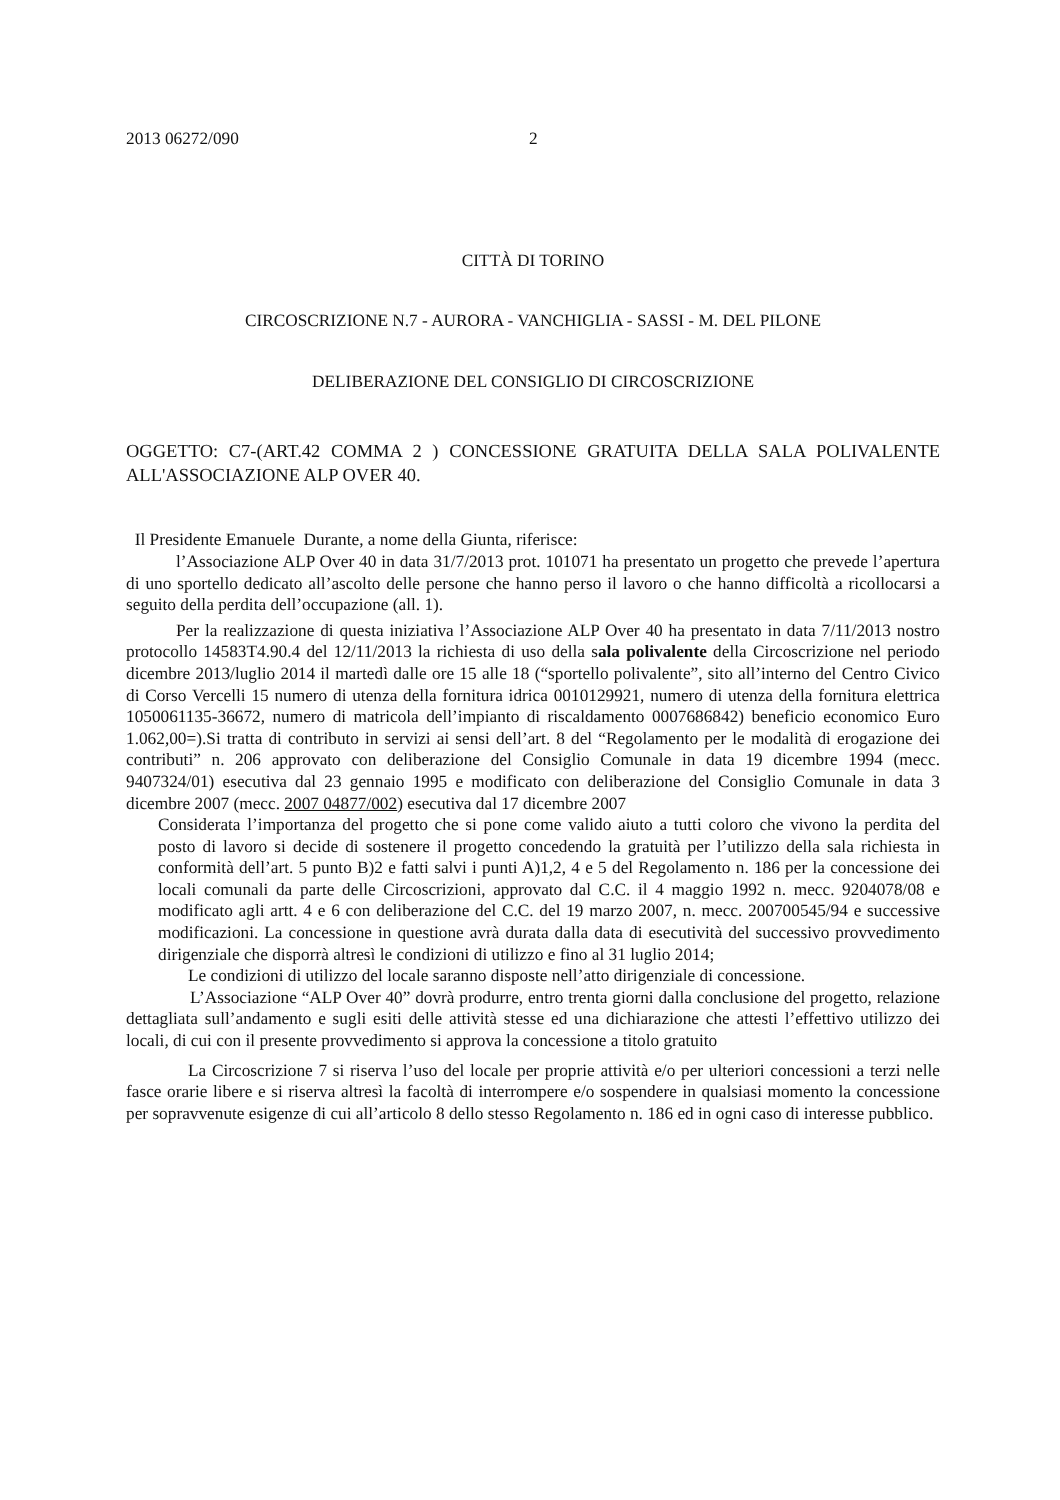2013 06272/090 2
CITTÀ DI TORINO
CIRCOSCRIZIONE N.7 - AURORA - VANCHIGLIA - SASSI - M. DEL PILONE
DELIBERAZIONE DEL CONSIGLIO DI CIRCOSCRIZIONE
OGGETTO: C7-(ART.42 COMMA 2 ) CONCESSIONE GRATUITA DELLA SALA POLIVALENTE ALL'ASSOCIAZIONE ALP OVER 40.
Il Presidente Emanuele Durante, a nome della Giunta, riferisce:
l’Associazione ALP Over 40 in data 31/7/2013 prot. 101071 ha presentato un progetto che prevede l’apertura di uno sportello dedicato all’ascolto delle persone che hanno perso il lavoro o che hanno difficoltà a ricollocarsi a seguito della perdita dell’occupazione (all. 1).
Per la realizzazione di questa iniziativa l’Associazione ALP Over 40 ha presentato in data 7/11/2013 nostro protocollo 14583T4.90.4 del 12/11/2013 la richiesta di uso della sala polivalente della Circoscrizione nel periodo dicembre 2013/luglio 2014 il martedì dalle ore 15 alle 18 (“sportello polivalente”, sito all’interno del Centro Civico di Corso Vercelli 15 numero di utenza della fornitura idrica 0010129921, numero di utenza della fornitura elettrica 1050061135-36672, numero di matricola dell’impianto di riscaldamento 0007686842) beneficio economico Euro 1.062,00=).Si tratta di contributo in servizi ai sensi dell’art. 8 del “Regolamento per le modalità di erogazione dei contributi” n. 206 approvato con deliberazione del Consiglio Comunale in data 19 dicembre 1994 (mecc. 9407324/01) esecutiva dal 23 gennaio 1995 e modificato con deliberazione del Consiglio Comunale in data 3 dicembre 2007 (mecc. 2007 04877/002) esecutiva dal 17 dicembre 2007
Considerata l’importanza del progetto che si pone come valido aiuto a tutti coloro che vivono la perdita del posto di lavoro si decide di sostenere il progetto concedendo la gratuità per l’utilizzo della sala richiesta in conformità dell’art. 5 punto B)2 e fatti salvi i punti A)1,2, 4 e 5 del Regolamento n. 186 per la concessione dei locali comunali da parte delle Circoscrizioni, approvato dal C.C. il 4 maggio 1992 n. mecc. 9204078/08 e modificato agli artt. 4 e 6 con deliberazione del C.C. del 19 marzo 2007, n. mecc. 200700545/94 e successive modificazioni. La concessione in questione avrà durata dalla data di esecutività del successivo provvedimento dirigenziale che disporrà altresì le condizioni di utilizzo e fino al 31 luglio 2014;
Le condizioni di utilizzo del locale saranno disposte nell’atto dirigenziale di concessione.
L’Associazione “ALP Over 40” dovrà produrre, entro trenta giorni dalla conclusione del progetto, relazione dettagliata sull’andamento e sugli esiti delle attività stesse ed una dichiarazione che attesti l’effettivo utilizzo dei locali, di cui con il presente provvedimento si approva la concessione a titolo gratuito
La Circoscrizione 7 si riserva l’uso del locale per proprie attività e/o per ulteriori concessioni a terzi nelle fasce orarie libere e si riserva altresì la facoltà di interrompere e/o sospendere in qualsiasi momento la concessione per sopravvenute esigenze di cui all’articolo 8 dello stesso Regolamento n. 186 ed in ogni caso di interesse pubblico.